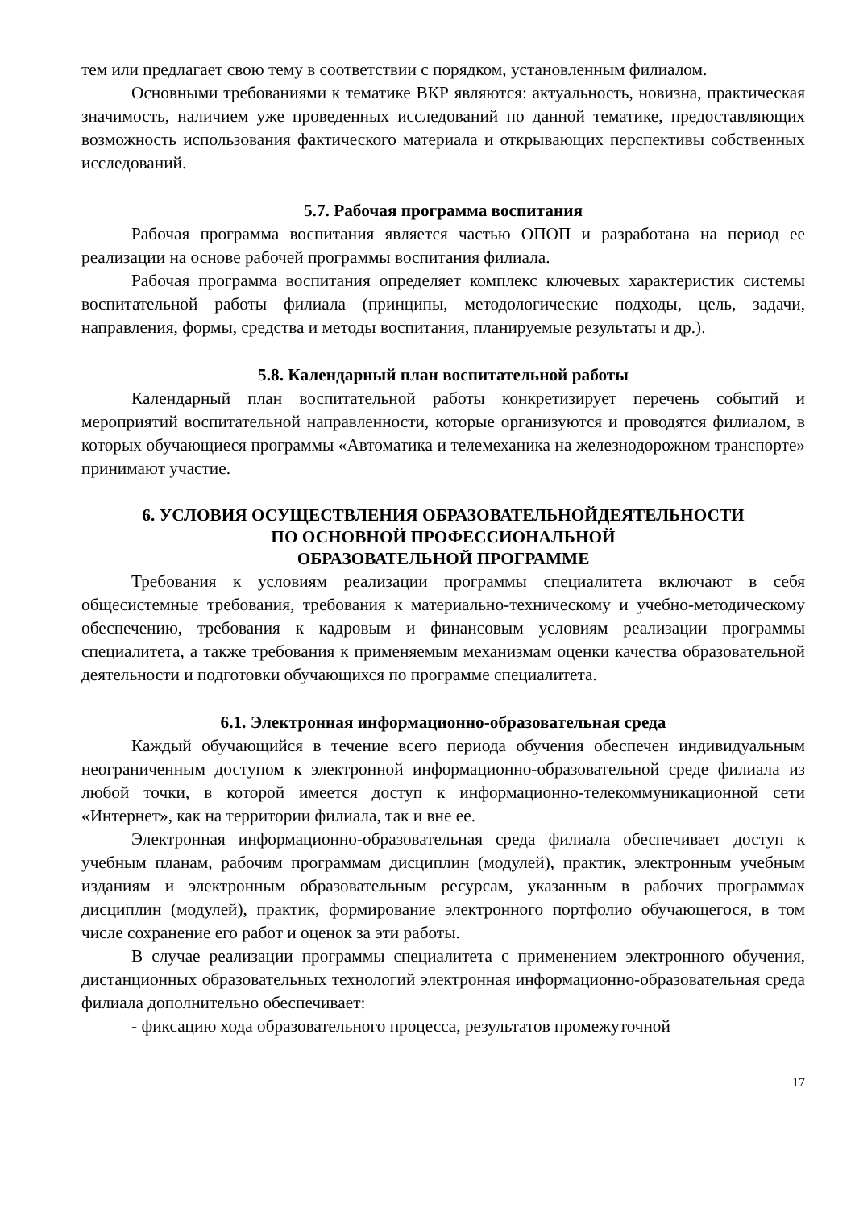тем или предлагает свою тему в соответствии с порядком, установленным филиалом.
Основными требованиями к тематике ВКР являются: актуальность, новизна, практическая значимость, наличием уже проведенных исследований по данной тематике, предоставляющих возможность использования фактического материала и открывающих перспективы собственных исследований.
5.7. Рабочая программа воспитания
Рабочая программа воспитания является частью ОПОП и разработана на период ее реализации на основе рабочей программы воспитания филиала.
Рабочая программа воспитания определяет комплекс ключевых характеристик системы воспитательной работы филиала (принципы, методологические подходы, цель, задачи, направления, формы, средства и методы воспитания, планируемые результаты и др.).
5.8. Календарный план воспитательной работы
Календарный план воспитательной работы конкретизирует перечень событий и мероприятий воспитательной направленности, которые организуются и проводятся филиалом, в которых обучающиеся программы «Автоматика и телемеханика на железнодорожном транспорте» принимают участие.
6. УСЛОВИЯ ОСУЩЕСТВЛЕНИЯ ОБРАЗОВАТЕЛЬНОЙДЕЯТЕЛЬНОСТИ
ПО ОСНОВНОЙ ПРОФЕССИОНАЛЬНОЙ
ОБРАЗОВАТЕЛЬНОЙ ПРОГРАММЕ
Требования к условиям реализации программы специалитета включают в себя общесистемные требования, требования к материально-техническому и учебно-методическому обеспечению, требования к кадровым и финансовым условиям реализации программы специалитета, а также требования к применяемым механизмам оценки качества образовательной деятельности и подготовки обучающихся по программе специалитета.
6.1. Электронная информационно-образовательная среда
Каждый обучающийся в течение всего периода обучения обеспечен индивидуальным неограниченным доступом к электронной информационно-образовательной среде филиала из любой точки, в которой имеется доступ к информационно-телекоммуникационной сети «Интернет», как на территории филиала, так и вне ее.
Электронная информационно-образовательная среда филиала обеспечивает доступ к учебным планам, рабочим программам дисциплин (модулей), практик, электронным учебным изданиям и электронным образовательным ресурсам, указанным в рабочих программах дисциплин (модулей), практик, формирование электронного портфолио обучающегося, в том числе сохранение его работ и оценок за эти работы.
В случае реализации программы специалитета с применением электронного обучения, дистанционных образовательных технологий электронная информационно-образовательная среда филиала дополнительно обеспечивает:
- фиксацию хода образовательного процесса, результатов промежуточной
17